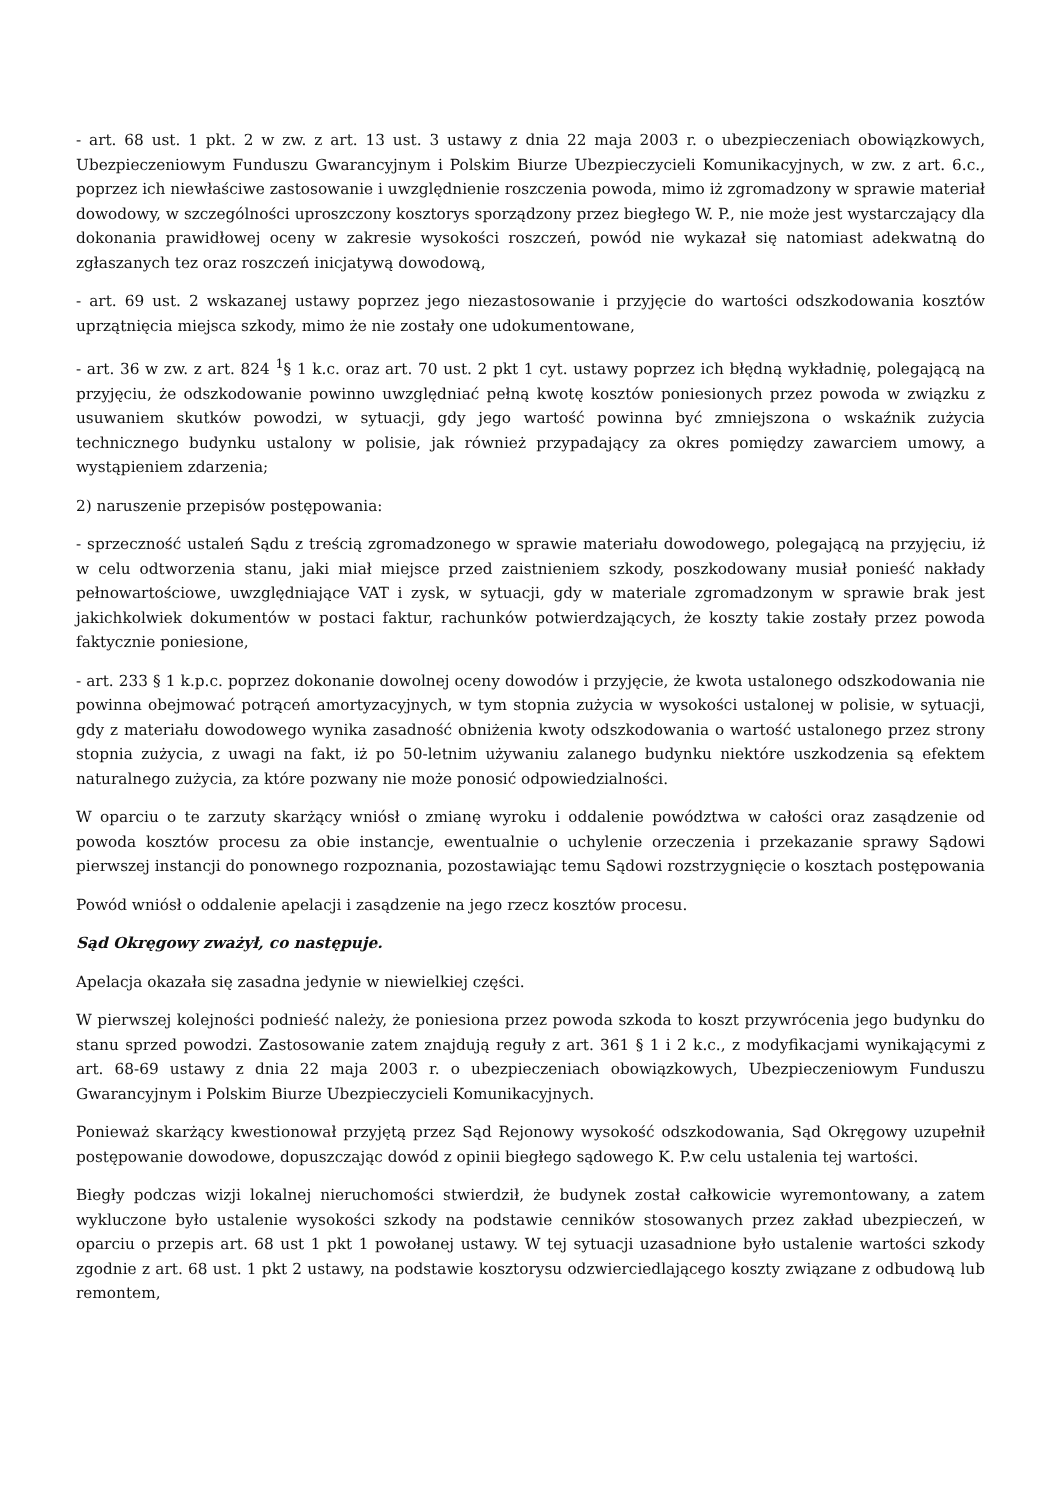- art. 68 ust. 1 pkt. 2 w zw. z art. 13 ust. 3 ustawy z dnia 22 maja 2003 r. o ubezpieczeniach obowiązkowych, Ubezpieczeniowym Funduszu Gwarancyjnym i Polskim Biurze Ubezpieczycieli Komunikacyjnych, w zw. z art. 6.c., poprzez ich niewłaściwe zastosowanie i uwzględnienie roszczenia powoda, mimo iż zgromadzony w sprawie materiał dowodowy, w szczególności uproszczony kosztorys sporządzony przez biegłego W. P., nie może jest wystarczający dla dokonania prawidłowej oceny w zakresie wysokości roszczeń, powód nie wykazał się natomiast adekwatną do zgłaszanych tez oraz roszczeń inicjatywą dowodową,
- art. 69 ust. 2 wskazanej ustawy poprzez jego niezastosowanie i przyjęcie do wartości odszkodowania kosztów uprzątnięcia miejsca szkody, mimo że nie zostały one udokumentowane,
- art. 36 w zw. z art. 824 <sup>1</sup>§ 1 k.c. oraz art. 70 ust. 2 pkt 1 cyt. ustawy poprzez ich błędną wykładnię, polegającą na przyjęciu, że odszkodowanie powinno uwzględniać pełną kwotę kosztów poniesionych przez powoda w związku z usuwaniem skutków powodzi, w sytuacji, gdy jego wartość powinna być zmniejszona o wskaźnik zużycia technicznego budynku ustalony w polisie, jak również przypadający za okres pomiędzy zawarciem umowy, a wystąpieniem zdarzenia;
2) naruszenie przepisów postępowania:
- sprzeczność ustaleń Sądu z treścią zgromadzonego w sprawie materiału dowodowego, polegającą na przyjęciu, iż w celu odtworzenia stanu, jaki miał miejsce przed zaistnieniem szkody, poszkodowany musiał ponieść nakłady pełnowartościowe, uwzględniające VAT i zysk, w sytuacji, gdy w materiale zgromadzonym w sprawie brak jest jakichkolwiek dokumentów w postaci faktur, rachunków potwierdzających, że koszty takie zostały przez powoda faktycznie poniesione,
- art. 233 § 1 k.p.c. poprzez dokonanie dowolnej oceny dowodów i przyjęcie, że kwota ustalonego odszkodowania nie powinna obejmować potrąceń amortyzacyjnych, w tym stopnia zużycia w wysokości ustalonej w polisie, w sytuacji, gdy z materiału dowodowego wynika zasadność obniżenia kwoty odszkodowania o wartość ustalonego przez strony stopnia zużycia, z uwagi na fakt, iż po 50-letnim używaniu zalanego budynku niektóre uszkodzenia są efektem naturalnego zużycia, za które pozwany nie może ponosić odpowiedzialności.
W oparciu o te zarzuty skarżący wniósł o zmianę wyroku i oddalenie powództwa w całości oraz zasądzenie od powoda kosztów procesu za obie instancje, ewentualnie o uchylenie orzeczenia i przekazanie sprawy Sądowi pierwszej instancji do ponownego rozpoznania, pozostawiając temu Sądowi rozstrzygnięcie o kosztach postępowania
Powód wniósł o oddalenie apelacji i zasądzenie na jego rzecz kosztów procesu.
Sąd Okręgowy zważył, co następuje.
Apelacja okazała się zasadna jedynie w niewielkiej części.
W pierwszej kolejności podnieść należy, że poniesiona przez powoda szkoda to koszt przywrócenia jego budynku do stanu sprzed powodzi. Zastosowanie zatem znajdują reguły z art. 361 § 1 i 2 k.c., z modyfikacjami wynikającymi z art. 68-69 ustawy z dnia 22 maja 2003 r. o ubezpieczeniach obowiązkowych, Ubezpieczeniowym Funduszu Gwarancyjnym i Polskim Biurze Ubezpieczycieli Komunikacyjnych.
Ponieważ skarżący kwestionował przyjętą przez Sąd Rejonowy wysokość odszkodowania, Sąd Okręgowy uzupełnił postępowanie dowodowe, dopuszczając dowód z opinii biegłego sądowego K. P.w celu ustalenia tej wartości.
Biegły podczas wizji lokalnej nieruchomości stwierdził, że budynek został całkowicie wyremontowany, a zatem wykluczone było ustalenie wysokości szkody na podstawie cenników stosowanych przez zakład ubezpieczeń, w oparciu o przepis art. 68 ust 1 pkt 1 powołanej ustawy. W tej sytuacji uzasadnione było ustalenie wartości szkody zgodnie z art. 68 ust. 1 pkt 2 ustawy, na podstawie kosztorysu odzwierciedlającego koszty związane z odbudową lub remontem,